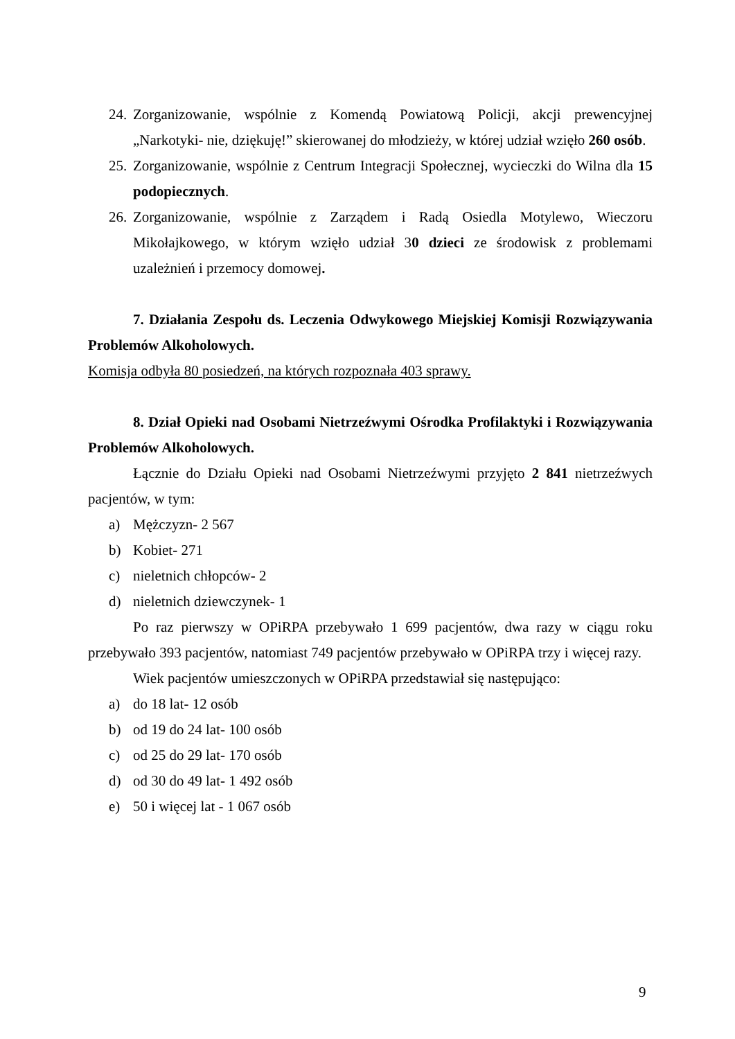24. Zorganizowanie, wspólnie z Komendą Powiatową Policji, akcji prewencyjnej „Narkotyki- nie, dziękuję!” skierowanej do młodzieży, w której udział wzięło 260 osób.
25. Zorganizowanie, wspólnie z Centrum Integracji Społecznej, wycieczki do Wilna dla 15 podopiecznych.
26. Zorganizowanie, wspólnie z Zarządem i Radą Osiedla Motylewo, Wieczoru Mikołajkowego, w którym wzięło udział 30 dzieci ze środowisk z problemami uzależnień i przemocy domowej.
7. Działania Zespołu ds. Leczenia Odwykowego Miejskiej Komisji Rozwiązywania Problemów Alkoholowych.
Komisja odbyła 80 posiedzeń, na których rozpoznała 403 sprawy.
8. Dział Opieki nad Osobami Nietrzeźwymi Ośrodka Profilaktyki i Rozwiązywania Problemów Alkoholowych.
Łącznie do Działu Opieki nad Osobami Nietrzeźwymi przyjęto 2 841 nietrzeźwych pacjentów, w tym:
a) Mężczyzn- 2 567
b) Kobiet- 271
c) nieletnich chłopców- 2
d) nieletnich dziewczynek- 1
Po raz pierwszy w OPiRPA przebywało 1 699 pacjentów, dwa razy w ciągu roku przebywało 393 pacjentów, natomiast 749 pacjentów przebywało w OPiRPA trzy i więcej razy.
Wiek pacjentów umieszczonych w OPiRPA przedstawiał się następująco:
a) do 18 lat- 12 osób
b) od 19 do 24 lat- 100 osób
c) od 25 do 29 lat- 170 osób
d) od 30 do 49 lat- 1 492 osób
e) 50 i więcej lat - 1 067 osób
9